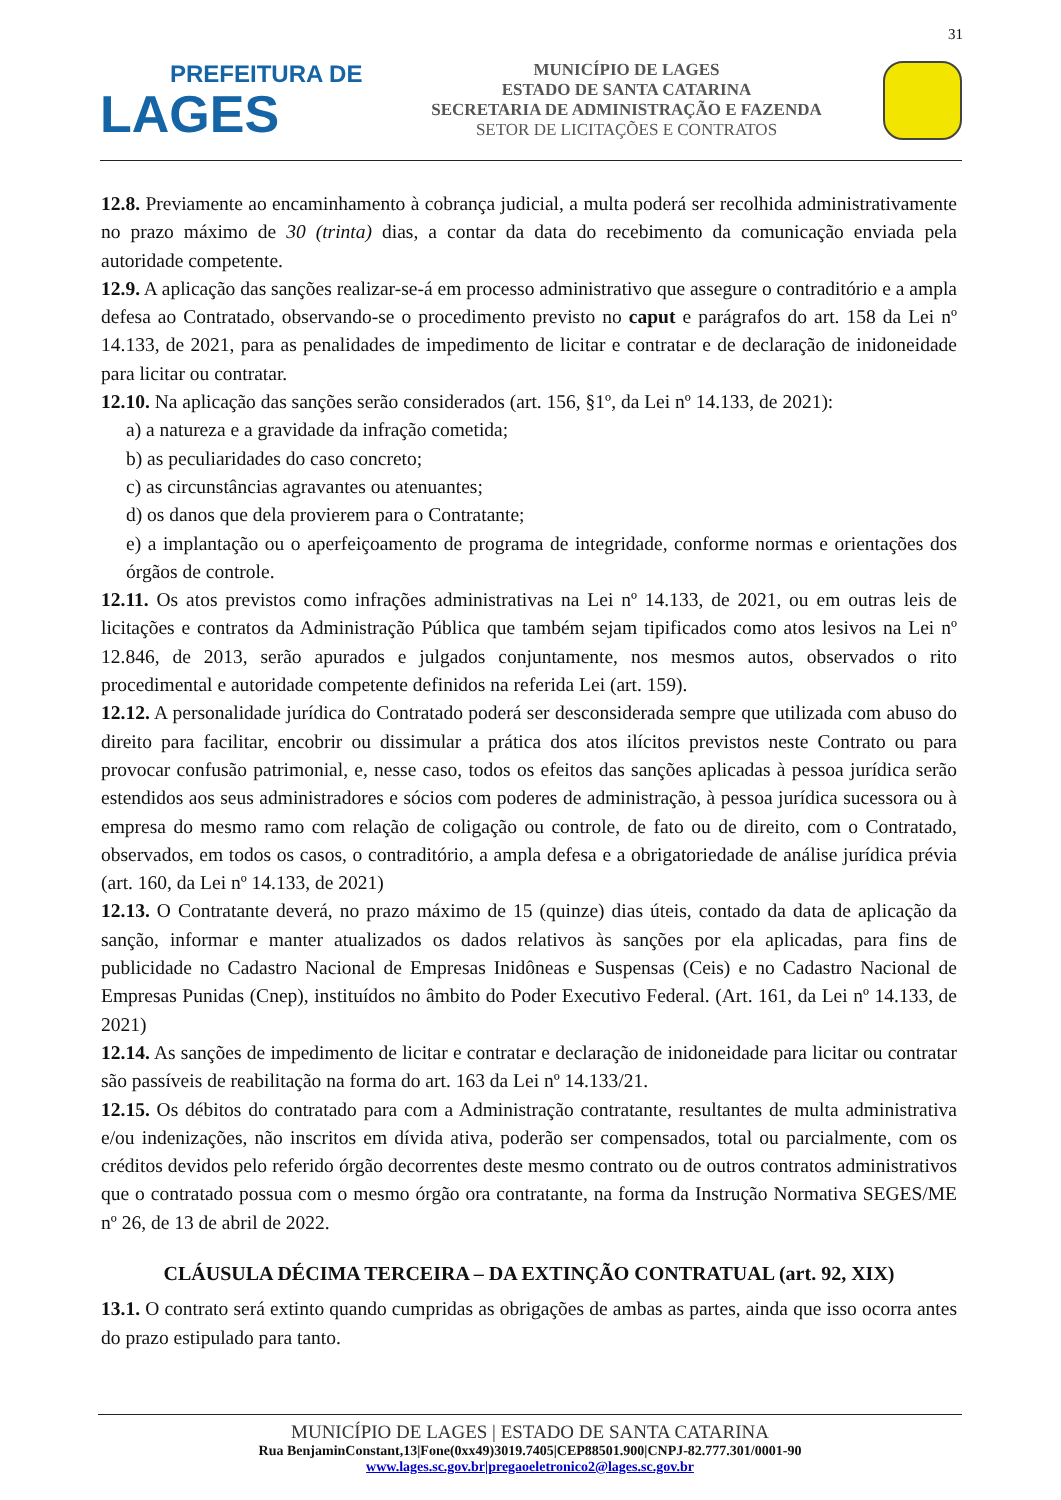31
PREFEITURA DE
LAGES
MUNICÍPIO DE LAGES
ESTADO DE SANTA CATARINA
SECRETARIA DE ADMINISTRAÇÃO E FAZENDA
SETOR DE LICITAÇÕES E CONTRATOS
12.8. Previamente ao encaminhamento à cobrança judicial, a multa poderá ser recolhida administrativamente no prazo máximo de 30 (trinta) dias, a contar da data do recebimento da comunicação enviada pela autoridade competente.
12.9. A aplicação das sanções realizar-se-á em processo administrativo que assegure o contraditório e a ampla defesa ao Contratado, observando-se o procedimento previsto no caput e parágrafos do art. 158 da Lei nº 14.133, de 2021, para as penalidades de impedimento de licitar e contratar e de declaração de inidoneidade para licitar ou contratar.
12.10. Na aplicação das sanções serão considerados (art. 156, §1º, da Lei nº 14.133, de 2021):
a) a natureza e a gravidade da infração cometida;
b) as peculiaridades do caso concreto;
c) as circunstâncias agravantes ou atenuantes;
d) os danos que dela provierem para o Contratante;
e) a implantação ou o aperfeiçoamento de programa de integridade, conforme normas e orientações dos órgãos de controle.
12.11. Os atos previstos como infrações administrativas na Lei nº 14.133, de 2021, ou em outras leis de licitações e contratos da Administração Pública que também sejam tipificados como atos lesivos na Lei nº 12.846, de 2013, serão apurados e julgados conjuntamente, nos mesmos autos, observados o rito procedimental e autoridade competente definidos na referida Lei (art. 159).
12.12. A personalidade jurídica do Contratado poderá ser desconsiderada sempre que utilizada com abuso do direito para facilitar, encobrir ou dissimular a prática dos atos ilícitos previstos neste Contrato ou para provocar confusão patrimonial, e, nesse caso, todos os efeitos das sanções aplicadas à pessoa jurídica serão estendidos aos seus administradores e sócios com poderes de administração, à pessoa jurídica sucessora ou à empresa do mesmo ramo com relação de coligação ou controle, de fato ou de direito, com o Contratado, observados, em todos os casos, o contraditório, a ampla defesa e a obrigatoriedade de análise jurídica prévia (art. 160, da Lei nº 14.133, de 2021)
12.13. O Contratante deverá, no prazo máximo de 15 (quinze) dias úteis, contado da data de aplicação da sanção, informar e manter atualizados os dados relativos às sanções por ela aplicadas, para fins de publicidade no Cadastro Nacional de Empresas Inidôneas e Suspensas (Ceis) e no Cadastro Nacional de Empresas Punidas (Cnep), instituídos no âmbito do Poder Executivo Federal. (Art. 161, da Lei nº 14.133, de 2021)
12.14. As sanções de impedimento de licitar e contratar e declaração de inidoneidade para licitar ou contratar são passíveis de reabilitação na forma do art. 163 da Lei nº 14.133/21.
12.15. Os débitos do contratado para com a Administração contratante, resultantes de multa administrativa e/ou indenizações, não inscritos em dívida ativa, poderão ser compensados, total ou parcialmente, com os créditos devidos pelo referido órgão decorrentes deste mesmo contrato ou de outros contratos administrativos que o contratado possua com o mesmo órgão ora contratante, na forma da Instrução Normativa SEGES/ME nº 26, de 13 de abril de 2022.
CLÁUSULA DÉCIMA TERCEIRA – DA EXTINÇÃO CONTRATUAL (art. 92, XIX)
13.1. O contrato será extinto quando cumpridas as obrigações de ambas as partes, ainda que isso ocorra antes do prazo estipulado para tanto.
MUNICÍPIO DE LAGES | ESTADO DE SANTA CATARINA
Rua BenjaminConstant,13|Fone(0xx49)3019.7405|CEP88501.900|CNPJ-82.777.301/0001-90
www.lages.sc.gov.br|pregaoeletronico2@lages.sc.gov.br